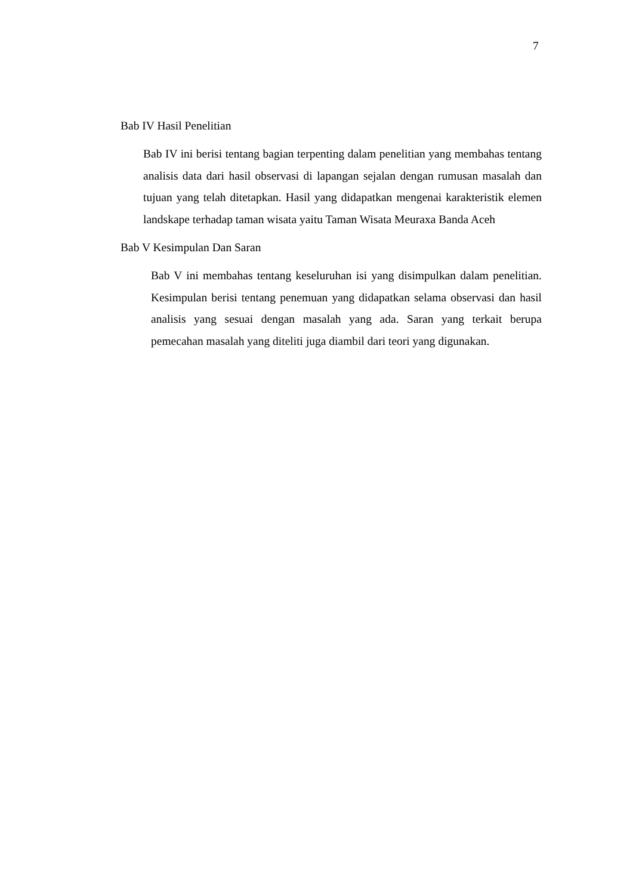7
Bab IV Hasil Penelitian
Bab IV ini berisi tentang bagian terpenting dalam penelitian yang membahas tentang analisis data dari hasil observasi di lapangan sejalan dengan rumusan masalah dan tujuan yang telah ditetapkan. Hasil yang didapatkan mengenai karakteristik elemen landskape terhadap taman wisata yaitu Taman Wisata Meuraxa Banda Aceh
Bab V Kesimpulan Dan Saran
Bab V ini membahas tentang keseluruhan isi yang disimpulkan dalam penelitian. Kesimpulan berisi tentang penemuan yang didapatkan selama observasi dan hasil analisis yang sesuai dengan masalah yang ada. Saran yang terkait berupa pemecahan masalah yang diteliti juga diambil dari teori yang digunakan.